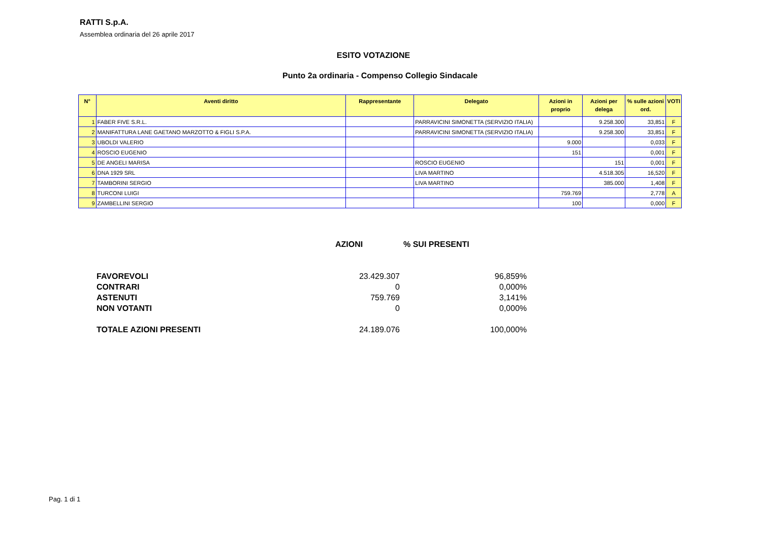RATTI S.p.A.
Assemblea ordinaria del 26 aprile 2017
ESITO VOTAZIONE
Punto 2a ordinaria - Compenso Collegio Sindacale
| N° | Aventi diritto | Rappresentante | Delegato | Azioni in proprio | Azioni per delega | % sulle azioni ord. | VOTI |
| --- | --- | --- | --- | --- | --- | --- | --- |
| 1 | FABER FIVE S.R.L. | | PARRAVICINI SIMONETTA (SERVIZIO ITALIA) | | 9.258.300 | 33,851 | F |
| 2 | MANIFATTURA LANE GAETANO MARZOTTO & FIGLI S.P.A. | | PARRAVICINI SIMONETTA (SERVIZIO ITALIA) | | 9.258.300 | 33,851 | F |
| 3 | UBOLDI VALERIO | | | 9.000 | | 0,033 | F |
| 4 | ROSCIO EUGENIO | | | 151 | | 0,001 | F |
| 5 | DE ANGELI MARISA | | ROSCIO EUGENIO | | 151 | 0,001 | F |
| 6 | DNA 1929 SRL | | LIVA MARTINO | | 4.518.305 | 16,520 | F |
| 7 | TAMBORINI SERGIO | | LIVA MARTINO | | 385.000 | 1,408 | F |
| 8 | TURCONI LUIGI | | | 759.769 | | 2,778 | A |
| 9 | ZAMBELLINI SERGIO | | | 100 | | 0,000 | F |
AZIONI % SUI PRESENTI
| FAVOREVOLI | 23.429.307 | 96,859% |
| CONTRARI | 0 | 0,000% |
| ASTENUTI | 759.769 | 3,141% |
| NON VOTANTI | 0 | 0,000% |
| TOTALE AZIONI PRESENTI | 24.189.076 | 100,000% |
Pag. 1 di 1